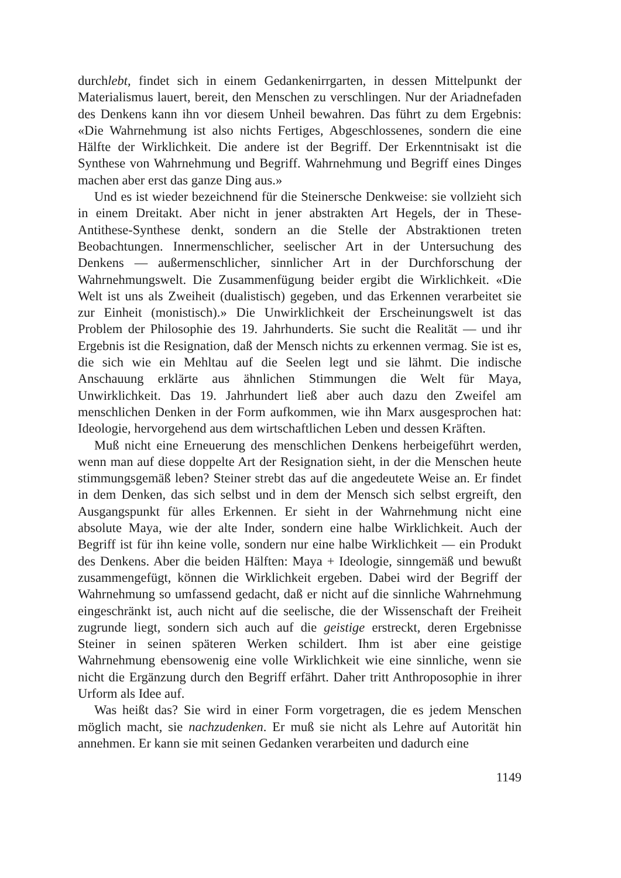durchlebt, findet sich in einem Gedankenirrgarten, in dessen Mittelpunkt der Materialismus lauert, bereit, den Menschen zu verschlingen. Nur der Ariadnefaden des Denkens kann ihn vor diesem Unheil bewahren. Das führt zu dem Ergebnis: «Die Wahrnehmung ist also nichts Fertiges, Abgeschlossenes, sondern die eine Hälfte der Wirklichkeit. Die andere ist der Begriff. Der Erkenntnisakt ist die Synthese von Wahrnehmung und Begriff. Wahrnehmung und Begriff eines Dinges machen aber erst das ganze Ding aus.»
Und es ist wieder bezeichnend für die Steinersche Denkweise: sie vollzieht sich in einem Dreitakt. Aber nicht in jener abstrakten Art Hegels, der in These-Antithese-Synthese denkt, sondern an die Stelle der Abstraktionen treten Beobachtungen. Innermenschlicher, seelischer Art in der Untersuchung des Denkens — außermenschlicher, sinnlicher Art in der Durchforschung der Wahrnehmungswelt. Die Zusammenfügung beider ergibt die Wirklichkeit. «Die Welt ist uns als Zweiheit (dualistisch) gegeben, und das Erkennen verarbeitet sie zur Einheit (monistisch).» Die Unwirklichkeit der Erscheinungswelt ist das Problem der Philosophie des 19. Jahrhunderts. Sie sucht die Realität — und ihr Ergebnis ist die Resignation, daß der Mensch nichts zu erkennen vermag. Sie ist es, die sich wie ein Mehltau auf die Seelen legt und sie lähmt. Die indische Anschauung erklärte aus ähnlichen Stimmungen die Welt für Maya, Unwirklichkeit. Das 19. Jahrhundert ließ aber auch dazu den Zweifel am menschlichen Denken in der Form aufkommen, wie ihn Marx ausgesprochen hat: Ideologie, hervorgehend aus dem wirtschaftlichen Leben und dessen Kräften.
Muß nicht eine Erneuerung des menschlichen Denkens herbeigeführt werden, wenn man auf diese doppelte Art der Resignation sieht, in der die Menschen heute stimmungsgemäß leben? Steiner strebt das auf die angedeutete Weise an. Er findet in dem Denken, das sich selbst und in dem der Mensch sich selbst ergreift, den Ausgangspunkt für alles Erkennen. Er sieht in der Wahrnehmung nicht eine absolute Maya, wie der alte Inder, sondern eine halbe Wirklichkeit. Auch der Begriff ist für ihn keine volle, sondern nur eine halbe Wirklichkeit — ein Produkt des Denkens. Aber die beiden Hälften: Maya + Ideologie, sinngemäß und bewußt zusammengefügt, können die Wirklichkeit ergeben. Dabei wird der Begriff der Wahrnehmung so umfassend gedacht, daß er nicht auf die sinnliche Wahrnehmung eingeschränkt ist, auch nicht auf die seelische, die der Wissenschaft der Freiheit zugrunde liegt, sondern sich auch auf die geistige erstreckt, deren Ergebnisse Steiner in seinen späteren Werken schildert. Ihm ist aber eine geistige Wahrnehmung ebensowenig eine volle Wirklichkeit wie eine sinnliche, wenn sie nicht die Ergänzung durch den Begriff erfährt. Daher tritt Anthroposophie in ihrer Urform als Idee auf.
Was heißt das? Sie wird in einer Form vorgetragen, die es jedem Menschen möglich macht, sie nachzudenken. Er muß sie nicht als Lehre auf Autorität hin annehmen. Er kann sie mit seinen Gedanken verarbeiten und dadurch eine
1149